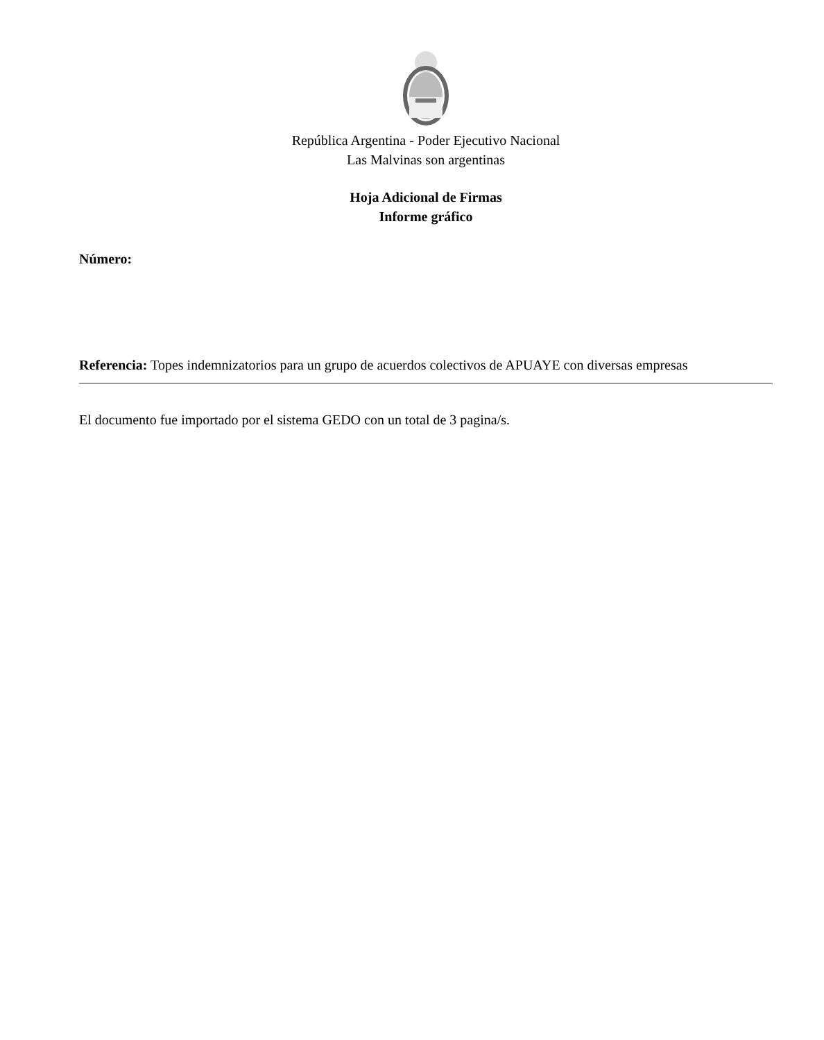República Argentina - Poder Ejecutivo Nacional
Las Malvinas son argentinas
Hoja Adicional de Firmas
Informe gráfico
Número:
Referencia: Topes indemnizatorios para un grupo de acuerdos colectivos de APUAYE con diversas empresas
El documento fue importado por el sistema GEDO con un total de 3 pagina/s.